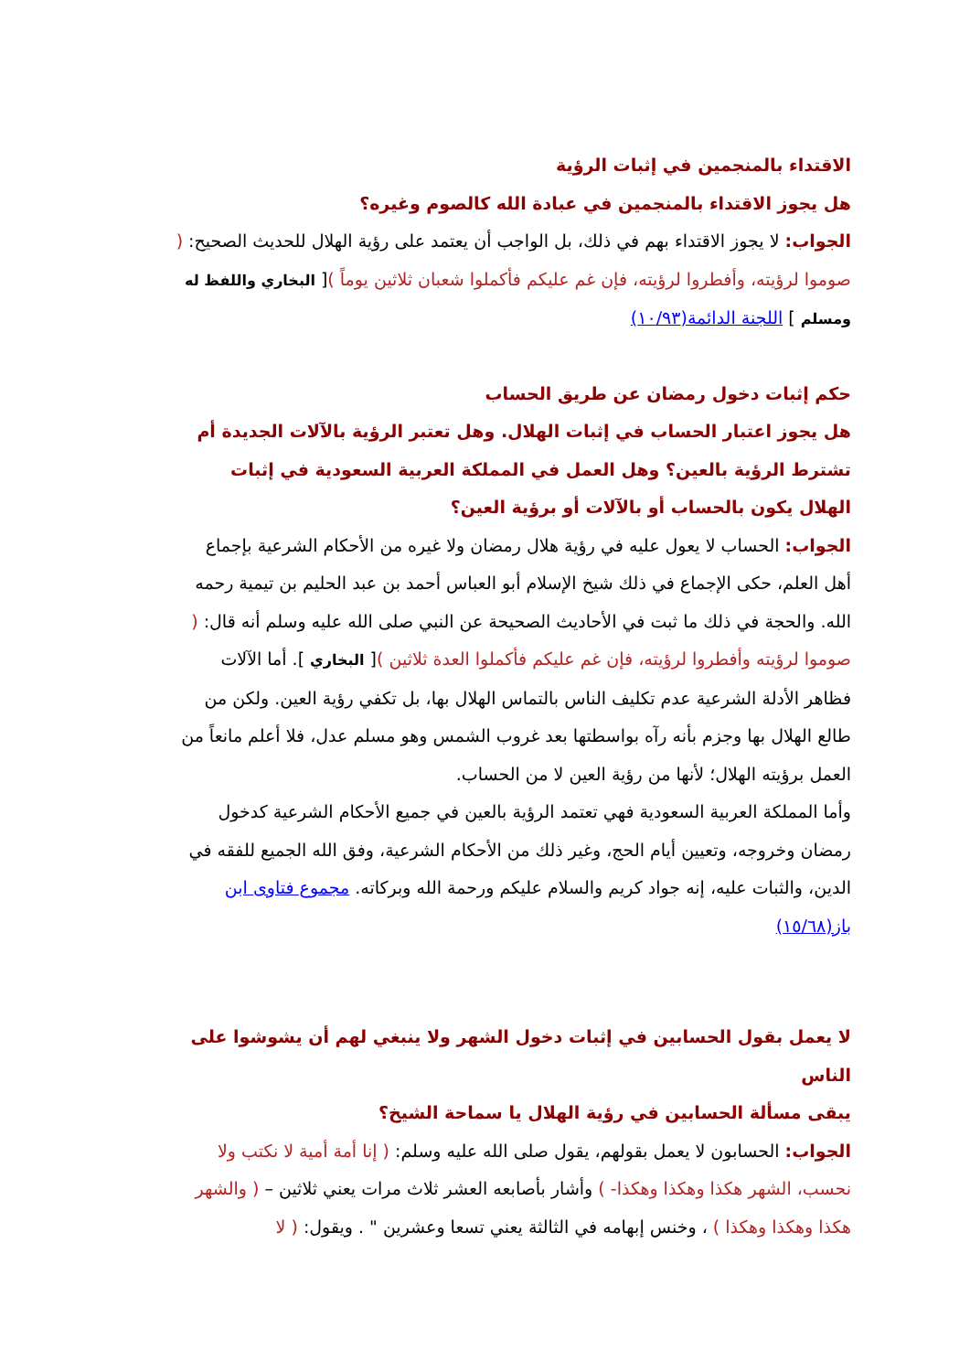الاقتداء بالمنجمين في إثبات الرؤية
هل يجوز الاقتداء بالمنجمين في عبادة الله كالصوم وغيره؟
الجواب: لا يجوز الاقتداء بهم في ذلك، بل الواجب أن يعتمد على رؤية الهلال للحديث الصحيح: ( صوموا لرؤيته، وأفطروا لرؤيته، فإن غم عليكم فأكملوا شعبان ثلاثين يوماً )[ البخاري واللفظ له ومسلم ] اللجنة الدائمة(١٠/٩٣)
حكم إثبات دخول رمضان عن طريق الحساب
هل يجوز اعتبار الحساب في إثبات الهلال. وهل تعتبر الرؤية بالآلات الجديدة أم تشترط الرؤية بالعين؟ وهل العمل في المملكة العربية السعودية في إثبات الهلال يكون بالحساب أو بالآلات أو برؤية العين؟
الجواب: الحساب لا يعول عليه في رؤية هلال رمضان ولا غيره من الأحكام الشرعية بإجماع أهل العلم، حكى الإجماع في ذلك شيخ الإسلام أبو العباس أحمد بن عبد الحليم بن تيمية رحمه الله. والحجة في ذلك ما ثبت في الأحاديث الصحيحة عن النبي صلى الله عليه وسلم أنه قال: ( صوموا لرؤيته وأفطروا لرؤيته، فإن غم عليكم فأكملوا العدة ثلاثين )[ البخاري ]. أما الآلات فظاهر الأدلة الشرعية عدم تكليف الناس بالتماس الهلال بها، بل تكفي رؤية العين. ولكن من طالع الهلال بها وجزم بأنه رآه بواسطتها بعد غروب الشمس وهو مسلم عدل، فلا أعلم مانعاً من العمل برؤيته الهلال؛ لأنها من رؤية العين لا من الحساب.
وأما المملكة العربية السعودية فهي تعتمد الرؤية بالعين في جميع الأحكام الشرعية كدخول رمضان وخروجه، وتعيين أيام الحج، وغير ذلك من الأحكام الشرعية، وفق الله الجميع للفقه في الدين، والثبات عليه، إنه جواد كريم والسلام عليكم ورحمة الله وبركاته. مجموع فتاوى ابن باز(١٥/٦٨)
لا يعمل بقول الحسابين في إثبات دخول الشهر ولا ينبغي لهم أن يشوشوا على الناس
يبقى مسألة الحسابين في رؤية الهلال يا سماحة الشيخ؟
الجواب: الحسابون لا يعمل بقولهم، يقول صلى الله عليه وسلم: ( إنا أمة أمية لا نكتب ولا نحسب، الشهر هكذا وهكذا وهكذا- ) وأشار بأصابعه العشر ثلاث مرات يعني ثلاثين – ( والشهر هكذا وهكذا وهكذا ) ، وخنس إبهامه في الثالثة يعني تسعا وعشرين " . ويقول: ( لا